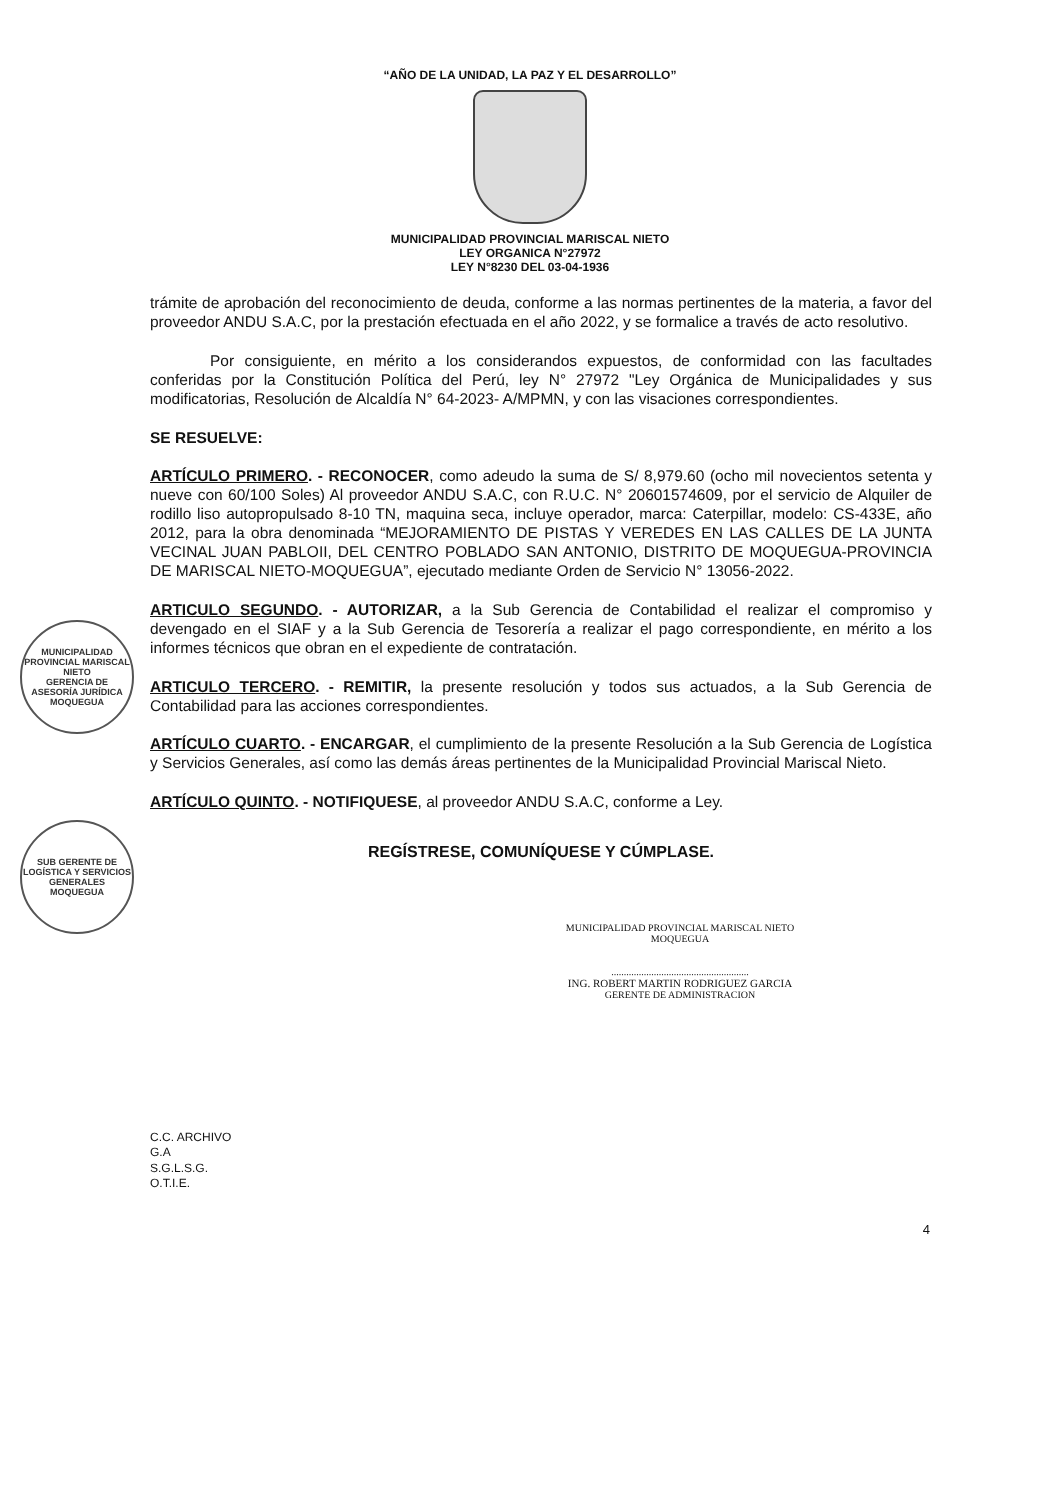“AÑO DE LA UNIDAD, LA PAZ Y EL DESARROLLO”
MUNICIPALIDAD PROVINCIAL MARISCAL NIETO
LEY ORGANICA N°27972
LEY N°8230 DEL 03-04-1936
trámite de aprobación del reconocimiento de deuda, conforme a las normas pertinentes de la materia, a favor del proveedor ANDU S.A.C, por la prestación efectuada en el año 2022, y se formalice a través de acto resolutivo.
Por consiguiente, en mérito a los considerandos expuestos, de conformidad con las facultades conferidas por la Constitución Política del Perú, ley N° 27972 "Ley Orgánica de Municipalidades y sus modificatorias, Resolución de Alcaldía N° 64-2023- A/MPMN, y con las visaciones correspondientes.
SE RESUELVE:
ARTÍCULO PRIMERO. - RECONOCER, como adeudo la suma de S/ 8,979.60 (ocho mil novecientos setenta y nueve con 60/100 Soles) Al proveedor ANDU S.A.C, con R.U.C. N° 20601574609, por el servicio de Alquiler de rodillo liso autopropulsado 8-10 TN, maquina seca, incluye operador, marca: Caterpillar, modelo: CS-433E, año 2012, para la obra denominada “MEJORAMIENTO DE PISTAS Y VEREDES EN LAS CALLES DE LA JUNTA VECINAL JUAN PABLOII, DEL CENTRO POBLADO SAN ANTONIO, DISTRITO DE MOQUEGUA-PROVINCIA DE MARISCAL NIETO-MOQUEGUA”, ejecutado mediante Orden de Servicio N° 13056-2022.
ARTICULO SEGUNDO. - AUTORIZAR, a la Sub Gerencia de Contabilidad el realizar el compromiso y devengado en el SIAF y a la Sub Gerencia de Tesorería a realizar el pago correspondiente, en mérito a los informes técnicos que obran en el expediente de contratación.
ARTICULO TERCERO. - REMITIR, la presente resolución y todos sus actuados, a la Sub Gerencia de Contabilidad para las acciones correspondientes.
ARTÍCULO CUARTO. - ENCARGAR, el cumplimiento de la presente Resolución a la Sub Gerencia de Logística y Servicios Generales, así como las demás áreas pertinentes de la Municipalidad Provincial Mariscal Nieto.
ARTÍCULO QUINTO. - NOTIFIQUESE, al proveedor ANDU S.A.C, conforme a Ley.
REGÍSTRESE, COMUNÍQUESE Y CÚMPLASE.
MUNICIPALIDAD PROVINCIAL MARISCAL NIETO
GERENCIA DE ASESORÍA JURÍDICA
MOQUEGUA
SUB GERENTE DE LOGÍSTICA Y SERVICIOS GENERALES
MOQUEGUA
MUNICIPALIDAD PROVINCIAL MARISCAL NIETO
MOQUEGUA
.......................................................
ING. ROBERT MARTIN RODRIGUEZ GARCIA
GERENTE DE ADMINISTRACION
C.C. ARCHIVO
G.A
S.G.L.S.G.
O.T.I.E.
4